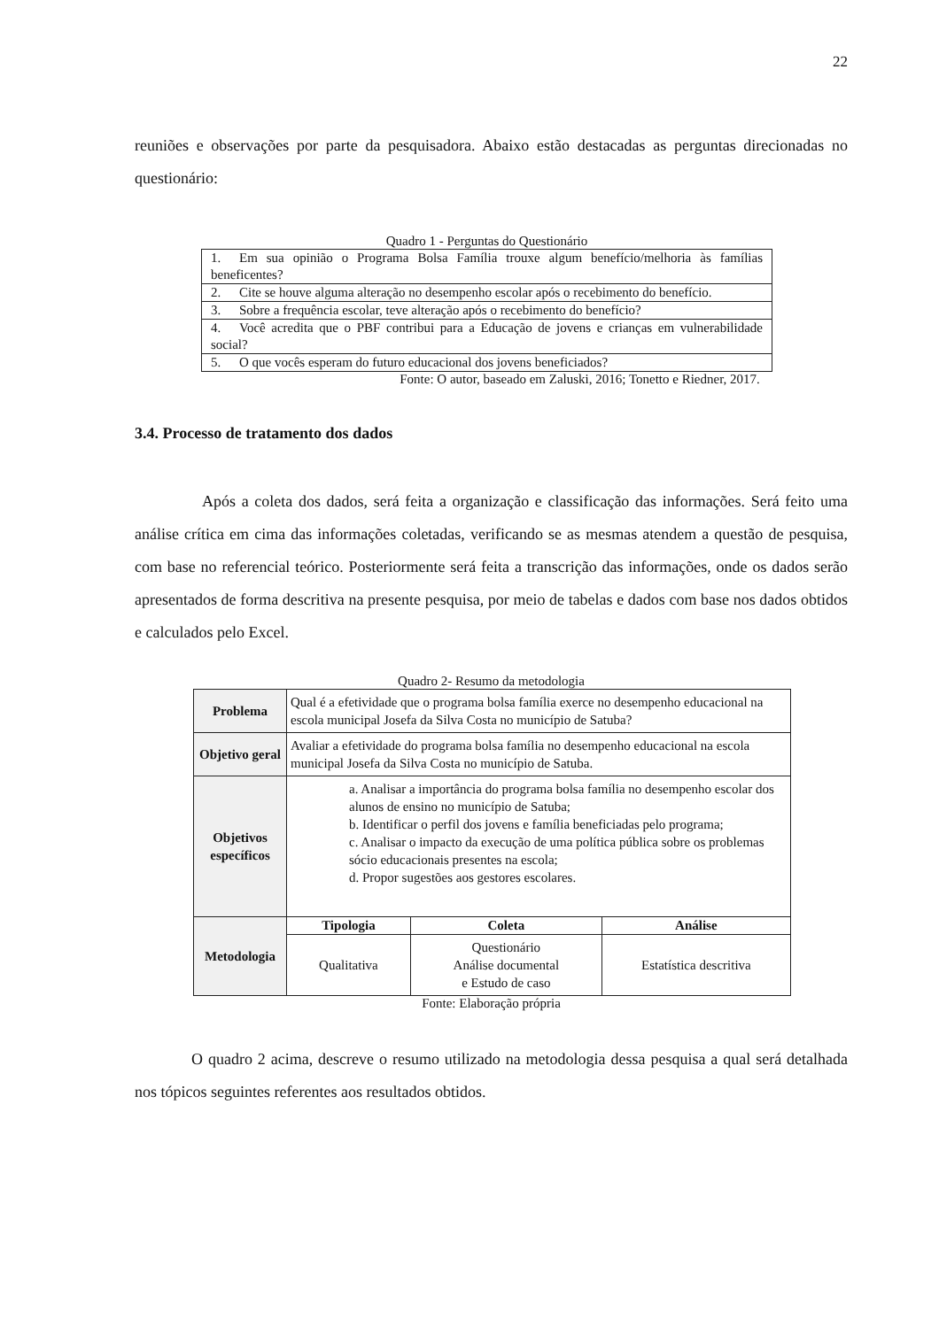22
reuniões e observações por parte da pesquisadora. Abaixo estão destacadas as perguntas direcionadas no questionário:
Quadro 1 - Perguntas do Questionário
| 1. Em sua opinião o Programa Bolsa Família trouxe algum benefício/melhoria às famílias beneficentes? |
| 2. Cite se houve alguma alteração no desempenho escolar após o recebimento do benefício. |
| 3. Sobre a frequência escolar, teve alteração após o recebimento do benefício? |
| 4. Você acredita que o PBF contribui para a Educação de jovens e crianças em vulnerabilidade social? |
| 5. O que vocês esperam do futuro educacional dos jovens beneficiados? |
Fonte: O autor, baseado em Zaluski, 2016; Tonetto e Riedner, 2017.
3.4. Processo de tratamento dos dados
Após a coleta dos dados, será feita a organização e classificação das informações. Será feito uma análise crítica em cima das informações coletadas, verificando se as mesmas atendem a questão de pesquisa, com base no referencial teórico. Posteriormente será feita a transcrição das informações, onde os dados serão apresentados de forma descritiva na presente pesquisa, por meio de tabelas e dados com base nos dados obtidos e calculados pelo Excel.
Quadro 2- Resumo da metodologia
| Problema | Qual é a efetividade que o programa bolsa família exerce no desempenho educacional na escola municipal Josefa da Silva Costa no município de Satuba? | | |
| Objetivo geral | Avaliar a efetividade do programa bolsa família no desempenho educacional na escola municipal Josefa da Silva Costa no município de Satuba. | | |
| Objetivos específicos | a. Analisar a importância do programa bolsa família no desempenho escolar dos alunos de ensino no município de Satuba; b. Identificar o perfil dos jovens e família beneficiadas pelo programa; c. Analisar o impacto da execução de uma política pública sobre os problemas sócio educacionais presentes na escola; d. Propor sugestões aos gestores escolares. | | |
| Metodologia | Tipologia | Coleta | Análise |
| | Qualitativa | Questionário Análise documental e Estudo de caso | Estatística descritiva |
Fonte: Elaboração própria
O quadro 2 acima, descreve o resumo utilizado na metodologia dessa pesquisa a qual será detalhada nos tópicos seguintes referentes aos resultados obtidos.